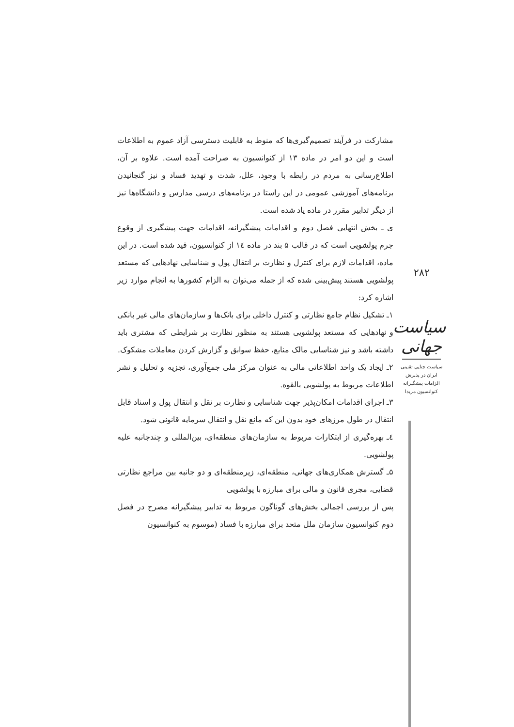مشارکت در فرآیند تصمیم‌گیری‌ها که منوط به قابلیت دسترسی آزاد عموم به اطلاعات است و این دو امر در ماده ۱۳ از کنوانسیون به صراحت آمده است. علاوه بر آن، اطلاع‌رسانی به مردم در رابطه با وجود، علل، شدت و تهدید فساد و نیز گنجانیدن برنامه‌های آموزشی عمومی در این راستا در برنامه‌های درسی مدارس و دانشگاه‌ها نیز از دیگر تدابیر مقرر در ماده یاد شده است.
ی ـ بخش انتهایی فصل دوم و اقدامات پیشگیرانه، اقدامات جهت پیشگیری از وقوع جرم پولشویی است که در قالب ۵ بند در ماده ١٤ از کنوانسیون، قید شده است. در این ماده، اقدامات لازم برای کنترل و نظارت بر انتقال پول و شناسایی نهادهایی که مستعد پولشویی هستند پیش‌بینی شده که از جمله می‌توان به الزام کشورها به انجام موارد زیر اشاره کرد:
۱ـ تشکیل نظام جامع نظارتی و کنترل داخلی برای بانک‌ها و سازمان‌های مالی غیر بانکی و نهادهایی که مستعد پولشویی هستند به منظور نظارت بر شرایطی که مشتری باید داشته باشد و نیز شناسایی مالک منابع، حفظ سوابق و گزارش کردن معاملات مشکوک.
۲ـ ایجاد یک واحد اطلاعاتی مالی به عنوان مرکز ملی جمع‌آوری، تجزیه و تحلیل و نشر اطلاعات مربوط به پولشویی بالقوه.
۳ـ اجرای اقدامات امکان‌پذیر جهت شناسایی و نظارت بر نقل و انتقال پول و اسناد قابل انتقال در طول مرزهای خود بدون این که مانع نقل و انتقال سرمایه قانونی شود.
٤ـ بهره‌گیری از ابتکارات مربوط به سازمان‌های منطقه‌ای، بین‌المللی و چندجانبه علیه پولشویی.
۵ـ گسترش همکاری‌های جهانی، منطقه‌ای، زیرمنطقه‌ای و دو جانبه بین مراجع نظارتی قضایی، مجری قانون و مالی برای مبارزه با پولشویی
پس از بررسی اجمالی بخش‌های گوناگون مربوط به تدابیر پیشگیرانه مصرح در فصل دوم کنوانسیون سازمان ملل متحد برای مبارزه با فساد (موسوم به کنوانسیون
۲۸۲
سیاست جهانی
سیاست جنایی تقنینی
ایران در پذیرش
الزامات پیشگیرانه
کنوانسیون مریدا